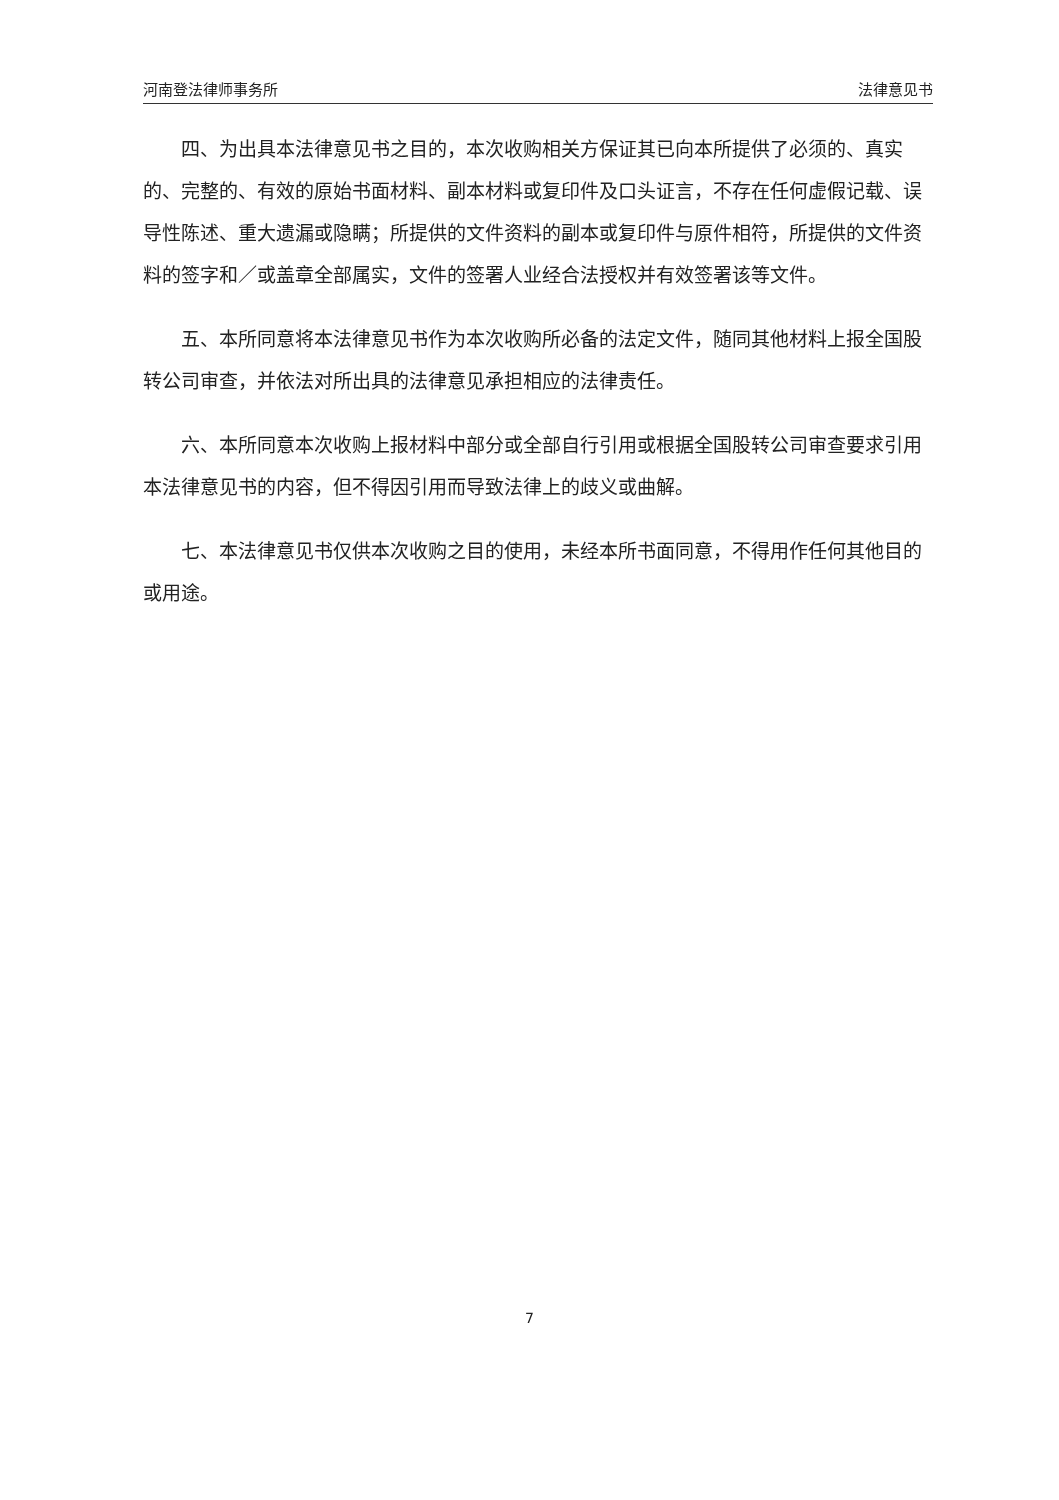河南登法律师事务所 法律意见书
四、为出具本法律意见书之目的，本次收购相关方保证其已向本所提供了必须的、真实的、完整的、有效的原始书面材料、副本材料或复印件及口头证言，不存在任何虚假记载、误导性陈述、重大遗漏或隐瞒；所提供的文件资料的副本或复印件与原件相符，所提供的文件资料的签字和／或盖章全部属实，文件的签署人业经合法授权并有效签署该等文件。
五、本所同意将本法律意见书作为本次收购所必备的法定文件，随同其他材料上报全国股转公司审查，并依法对所出具的法律意见承担相应的法律责任。
六、本所同意本次收购上报材料中部分或全部自行引用或根据全国股转公司审查要求引用本法律意见书的内容，但不得因引用而导致法律上的歧义或曲解。
七、本法律意见书仅供本次收购之目的使用，未经本所书面同意，不得用作任何其他目的或用途。
7